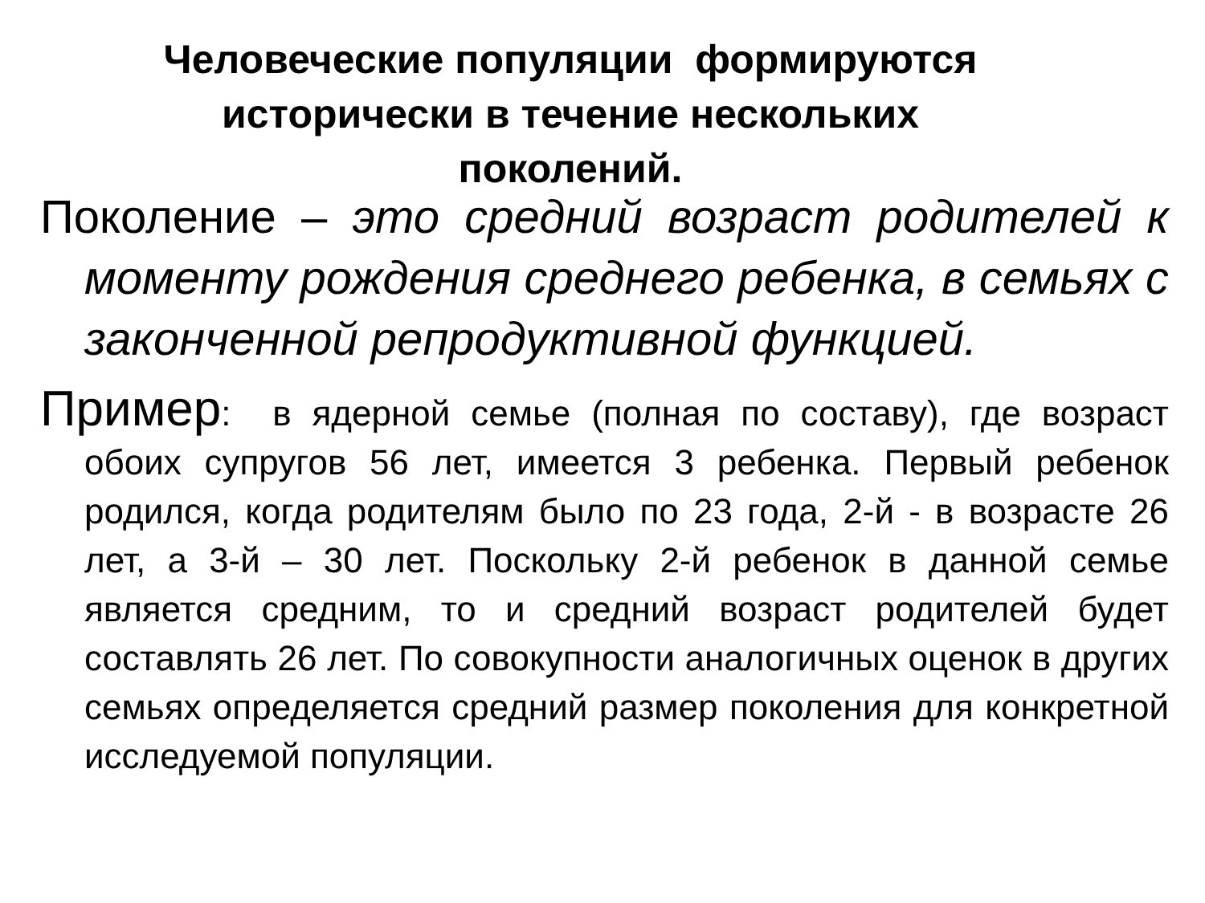Человеческие популяции формируются
исторически в течение нескольких
поколений.
Поколение – это средний возраст родителей к моменту рождения среднего ребенка, в семьях с законченной репродуктивной функцией.
Пример: в ядерной семье (полная по составу), где возраст обоих супругов 56 лет, имеется 3 ребенка. Первый ребенок родился, когда родителям было по 23 года, 2-й - в возрасте 26 лет, а 3-й – 30 лет. Поскольку 2-й ребенок в данной семье является средним, то и средний возраст родителей будет составлять 26 лет. По совокупности аналогичных оценок в других семьях определяется средний размер поколения для конкретной исследуемой популяции.